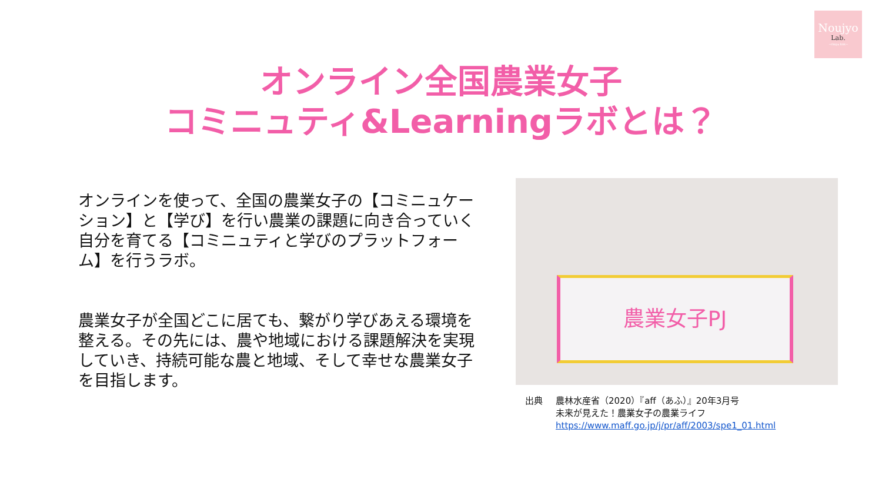Noujyo
Lab.
~ring＊link~
オンライン全国農業女子
コミニュティ&Learningラボとは？
オンラインを使って、全国の農業女子の【コミニュケーション】と【学び】を行い農業の課題に向き合っていく自分を育てる【コミニュティと学びのプラットフォーム】を行うラボ。
農業女子が全国どこに居ても、繋がり学びあえる環境を整える。その先には、農や地域における課題解決を実現していき、持続可能な農と地域、そして幸せな農業女子を目指します。
農業女子PJ
出典 農林水産省（2020）『aff（あふ）』20年3月号
未来が見えた！農業女子の農業ライフ
https://www.maff.go.jp/j/pr/aff/2003/spe1_01.html